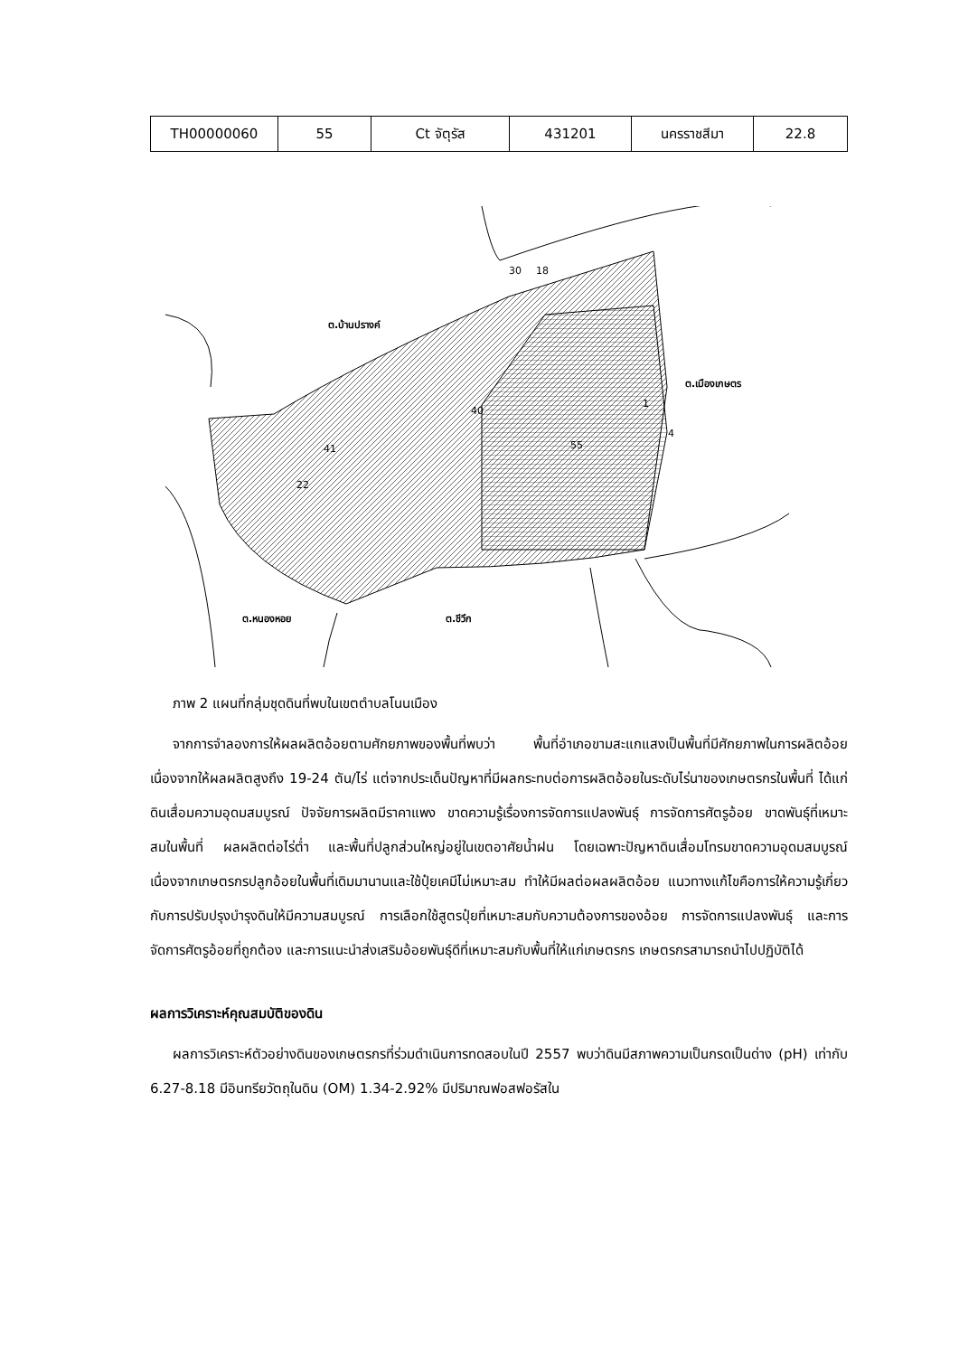| TH00000060 | 55 | Ct จัตุรัส | 431201 | นครราชสีมา | 22.8 |
ต.บ้านปรางค์
ต.เมืองเกษตร
ต.หนองหอย
ต.ชีวึก
41
22
40
55
1
4
18
30
ภาพ 2 แผนที่กลุ่มชุดดินที่พบในเขตตำบลโนนเมือง
จากการจำลองการให้ผลผลิตอ้อยตามศักยภาพของพื้นที่พบว่า พื้นที่อำเภอขามสะแกแสงเป็นพื้นที่มีศักยภาพในการผลิตอ้อย เนื่องจากให้ผลผลิตสูงถึง 19-24 ตัน/ไร่ แต่จากประเด็นปัญหาที่มีผลกระทบต่อการผลิตอ้อยในระดับไร่นาของเกษตรกรในพื้นที่ ได้แก่ดินเสื่อมความอุดมสมบูรณ์ ปัจจัยการผลิตมีราคาแพง ขาดความรู้เรื่องการจัดการแปลงพันธุ์ การจัดการศัตรูอ้อย ขาดพันธุ์ที่เหมาะสมในพื้นที่ ผลผลิตต่อไร่ต่ำ และพื้นที่ปลูกส่วนใหญ่อยู่ในเขตอาศัยน้ำฝน โดยเฉพาะปัญหาดินเสื่อมโทรมขาดความอุดมสมบูรณ์ เนื่องจากเกษตรกรปลูกอ้อยในพื้นที่เดิมมานานและใช้ปุ๋ยเคมีไม่เหมาะสม ทำให้มีผลต่อผลผลิตอ้อย แนวทางแก้ไขคือการให้ความรู้เกี่ยวกับการปรับปรุงบำรุงดินให้มีความสมบูรณ์ การเลือกใช้สูตรปุ๋ยที่เหมาะสมกับความต้องการของอ้อย การจัดการแปลงพันธุ์ และการจัดการศัตรูอ้อยที่ถูกต้อง และการแนะนำส่งเสริมอ้อยพันธุ์ดีที่เหมาะสมกับพื้นที่ให้แก่เกษตรกร เกษตรกรสามารถนำไปปฏิบัติได้
ผลการวิเคราะห์คุณสมบัติของดิน
ผลการวิเคราะห์ตัวอย่างดินของเกษตรกรที่ร่วมดำเนินการทดสอบในปี 2557 พบว่าดินมีสภาพความเป็นกรดเป็นด่าง (pH) เท่ากับ 6.27-8.18 มีอินทรียวัตถุในดิน (OM) 1.34-2.92% มีปริมาณฟอสฟอรัสใน